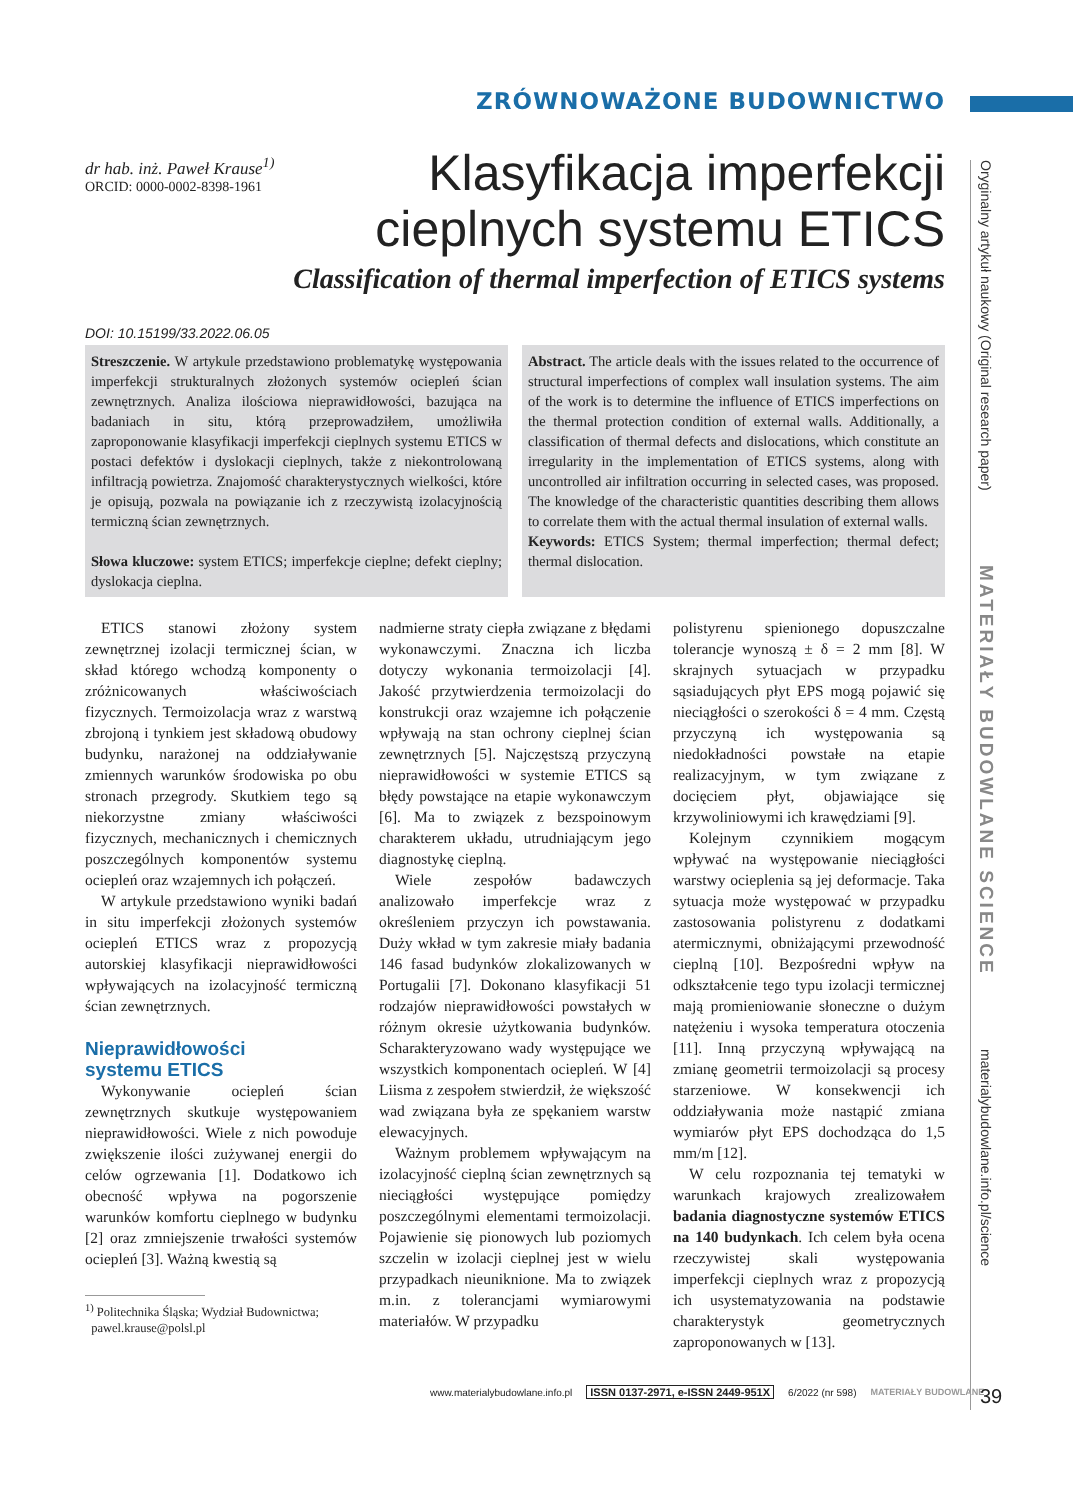ZRÓWNOWAŻONE BUDOWNICTWO
dr hab. inż. Paweł Krause<sup>1)</sup>
ORCID: 0000-0002-8398-1961
Klasyfikacja imperfekcji
cieplnych systemu ETICS
Classification of thermal imperfection of ETICS systems
DOI: 10.15199/33.2022.06.05
Streszczenie. W artykule przedstawiono problematykę występowania imperfekcji strukturalnych złożonych systemów ociepleń ścian zewnętrznych. Analiza ilościowa nieprawidłowości, bazująca na badaniach in situ, którą przeprowadziłem, umożliwiła zaproponowanie klasyfikacji imperfekcji cieplnych systemu ETICS w postaci defektów i dyslokacji cieplnych, także z niekontrolowaną infiltracją powietrza. Znajomość charakterystycznych wielkości, które je opisują, pozwala na powiązanie ich z rzeczywistą izolacyjnością termiczną ścian zewnętrznych.
Słowa kluczowe: system ETICS; imperfekcje cieplne; defekt cieplny; dyslokacja cieplna.
Abstract. The article deals with the issues related to the occurrence of structural imperfections of complex wall insulation systems. The aim of the work is to determine the influence of ETICS imperfections on the thermal protection condition of external walls. Additionally, a classification of thermal defects and dislocations, which constitute an irregularity in the implementation of ETICS systems, along with uncontrolled air infiltration occurring in selected cases, was proposed. The knowledge of the characteristic quantities describing them allows to correlate them with the actual thermal insulation of external walls.
Keywords: ETICS System; thermal imperfection; thermal defect; thermal dislocation.
ETICS stanowi złożony system zewnętrznej izolacji termicznej ścian, w skład którego wchodzą komponenty o zróżnicowanych właściwościach fizycznych. Termoizolacja wraz z warstwą zbrojoną i tynkiem jest składową obudowy budynku, narażonej na oddziaływanie zmiennych warunków środowiska po obu stronach przegrody. Skutkiem tego są niekorzystne zmiany właściwości fizycznych, mechanicznych i chemicznych poszczególnych komponentów systemu ociepleń oraz wzajemnych ich połączeń.
W artykule przedstawiono wyniki badań in situ imperfekcji złożonych systemów ociepleń ETICS wraz z propozycją autorskiej klasyfikacji nieprawidłowości wpływających na izolacyjność termiczną ścian zewnętrznych.
Nieprawidłowości
systemu ETICS
Wykonywanie ociepleń ścian zewnętrznych skutkuje występowaniem nieprawidłowości. Wiele z nich powoduje zwiększenie ilości zużywanej energii do celów ogrzewania [1]. Dodatkowo ich obecność wpływa na pogorszenie warunków komfortu cieplnego w budynku [2] oraz zmniejszenie trwałości systemów ociepleń [3]. Ważną kwestią są
<sup>1)</sup> Politechnika Śląska; Wydział Budownictwa;
pawel.krause@polsl.pl
nadmierne straty ciepła związane z błędami wykonawczymi. Znaczna ich liczba dotyczy wykonania termoizolacji [4]. Jakość przytwierdzenia termoizolacji do konstrukcji oraz wzajemne ich połączenie wpływają na stan ochrony cieplnej ścian zewnętrznych [5]. Najczęstszą przyczyną nieprawidłowości w systemie ETICS są błędy powstające na etapie wykonawczym [6]. Ma to związek z bezspoinowym charakterem układu, utrudniającym jego diagnostykę cieplną.
Wiele zespołów badawczych analizowało imperfekcje wraz z określeniem przyczyn ich powstawania. Duży wkład w tym zakresie miały badania 146 fasad budynków zlokalizowanych w Portugalii [7]. Dokonano klasyfikacji 51 rodzajów nieprawidłowości powstałych w różnym okresie użytkowania budynków. Scharakteryzowano wady występujące we wszystkich komponentach ociepleń. W [4] Liisma z zespołem stwierdził, że większość wad związana była ze spękaniem warstw elewacyjnych.
Ważnym problemem wpływającym na izolacyjność cieplną ścian zewnętrznych są nieciągłości występujące pomiędzy poszczególnymi elementami termoizolacji. Pojawienie się pionowych lub poziomych szczelin w izolacji cieplnej jest w wielu przypadkach nieuniknione. Ma to związek m.in. z tolerancjami wymiarowymi materiałów. W przypadku
polistyrenu spienionego dopuszczalne tolerancje wynoszą ± δ = 2 mm [8]. W skrajnych sytuacjach w przypadku sąsiadujących płyt EPS mogą pojawić się nieciągłości o szerokości δ = 4 mm. Częstą przyczyną ich występowania są niedokładności powstałe na etapie realizacyjnym, w tym związane z docięciem płyt, objawiające się krzywoliniowymi ich krawędziami [9].
Kolejnym czynnikiem mogącym wpływać na występowanie nieciągłości warstwy ocieplenia są jej deformacje. Taka sytuacja może występować w przypadku zastosowania polistyrenu z dodatkami atermicznymi, obniżającymi przewodność cieplną [10]. Bezpośredni wpływ na odkształcenie tego typu izolacji termicznej mają promieniowanie słoneczne o dużym natężeniu i wysoka temperatura otoczenia [11]. Inną przyczyną wpływającą na zmianę geometrii termoizolacji są procesy starzeniowe. W konsekwencji ich oddziaływania może nastąpić zmiana wymiarów płyt EPS dochodząca do 1,5 mm/m [12].
W celu rozpoznania tej tematyki w warunkach krajowych zrealizowałem badania diagnostyczne systemów ETICS na 140 budynkach. Ich celem była ocena rzeczywistej skali występowania imperfekcji cieplnych wraz z propozycją ich usystematyzowania na podstawie charakterystyk geometrycznych zaproponowanych w [13].
Oryginalny artykuł naukowy (Original research paper) MATERIAŁY BUDOWLANE SCIENCE materialybudowlane.info.pl/science
www.materialybudowlane.info.pl ISSN 0137-2971, e-ISSN 2449-951X 6/2022 (nr 598) MATERIAŁY BUDOWLANE
39